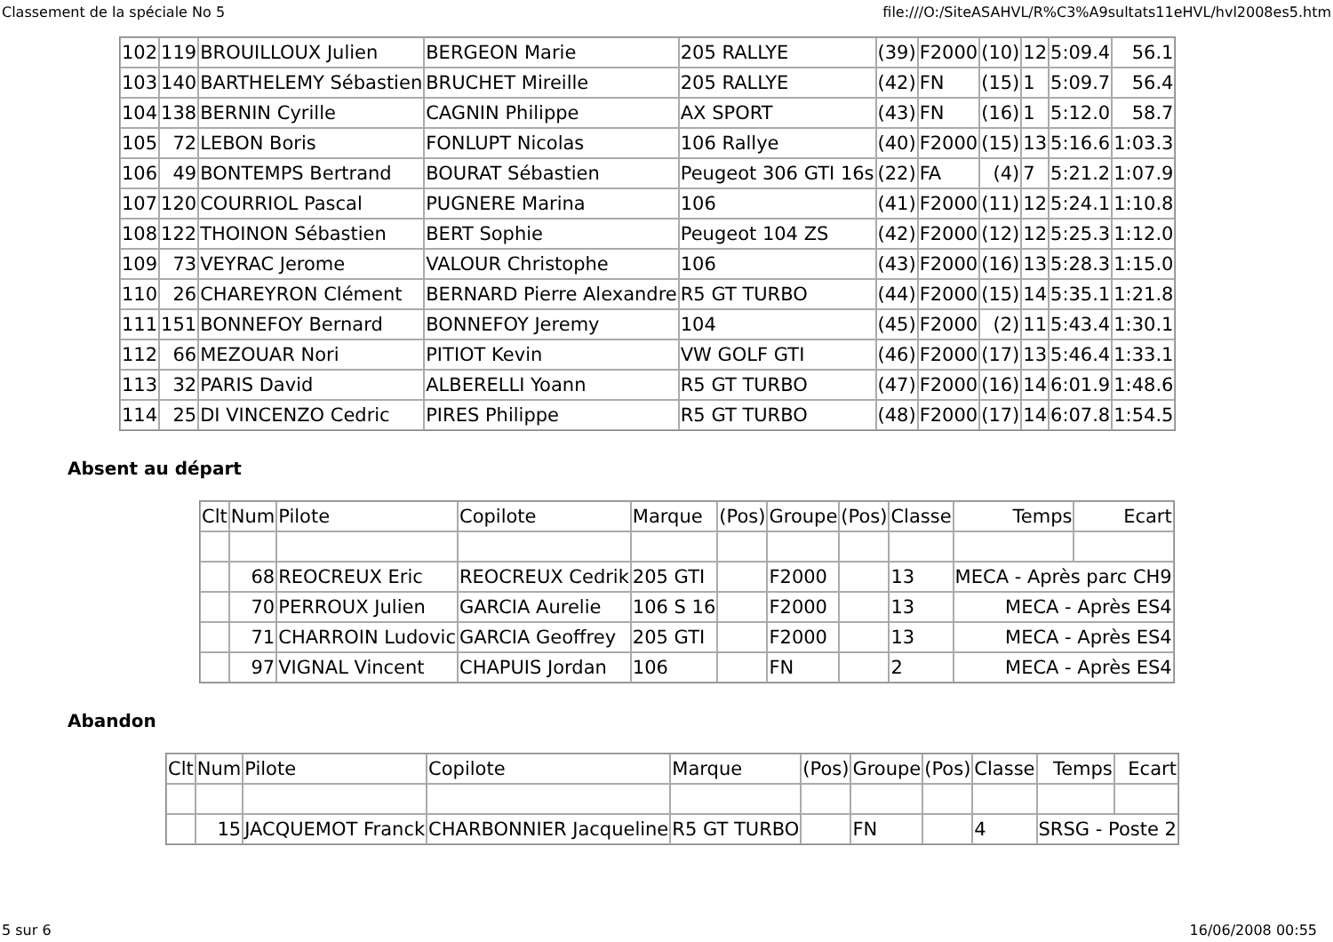Classement de la spéciale No 5 file:///O:/SiteASAHVL/R%C3%A9sultats11eHVL/hvl2008es5.htm
| 102 | 119 | BROUILLOUX Julien | BERGEON Marie | 205 RALLYE | (39) | F2000 | (10) | 12 | 5:09.4 | 56.1 |
| 103 | 140 | BARTHELEMY Sébastien | BRUCHET Mireille | 205 RALLYE | (42) | FN | (15) | 1 | 5:09.7 | 56.4 |
| 104 | 138 | BERNIN Cyrille | CAGNIN Philippe | AX SPORT | (43) | FN | (16) | 1 | 5:12.0 | 58.7 |
| 105 | 72 | LEBON Boris | FONLUPT Nicolas | 106 Rallye | (40) | F2000 | (15) | 13 | 5:16.6 | 1:03.3 |
| 106 | 49 | BONTEMPS Bertrand | BOURAT Sébastien | Peugeot 306 GTI 16s | (22) | FA | (4) | 7 | 5:21.2 | 1:07.9 |
| 107 | 120 | COURRIOL Pascal | PUGNERE Marina | 106 | (41) | F2000 | (11) | 12 | 5:24.1 | 1:10.8 |
| 108 | 122 | THOINON Sébastien | BERT Sophie | Peugeot 104 ZS | (42) | F2000 | (12) | 12 | 5:25.3 | 1:12.0 |
| 109 | 73 | VEYRAC Jerome | VALOUR Christophe | 106 | (43) | F2000 | (16) | 13 | 5:28.3 | 1:15.0 |
| 110 | 26 | CHAREYRON Clément | BERNARD Pierre Alexandre | R5 GT TURBO | (44) | F2000 | (15) | 14 | 5:35.1 | 1:21.8 |
| 111 | 151 | BONNEFOY Bernard | BONNEFOY Jeremy | 104 | (45) | F2000 | (2) | 11 | 5:43.4 | 1:30.1 |
| 112 | 66 | MEZOUAR Nori | PITIOT Kevin | VW GOLF GTI | (46) | F2000 | (17) | 13 | 5:46.4 | 1:33.1 |
| 113 | 32 | PARIS David | ALBERELLI Yoann | R5 GT TURBO | (47) | F2000 | (16) | 14 | 6:01.9 | 1:48.6 |
| 114 | 25 | DI VINCENZO Cedric | PIRES Philippe | R5 GT TURBO | (48) | F2000 | (17) | 14 | 6:07.8 | 1:54.5 |
Absent au départ
| Clt | Num | Pilote | Copilote | Marque | (Pos) | Groupe | (Pos) | Classe | Temps | Ecart |
| --- | --- | --- | --- | --- | --- | --- | --- | --- | --- | --- |
| | 68 | REOCREUX Eric | REOCREUX Cedrik | 205 GTI | | F2000 | | 13 | MECA - Après parc CH9 | |
| | 70 | PERROUX Julien | GARCIA Aurelie | 106 S 16 | | F2000 | | 13 | MECA - Après ES4 | |
| | 71 | CHARROIN Ludovic | GARCIA Geoffrey | 205 GTI | | F2000 | | 13 | MECA - Après ES4 | |
| | 97 | VIGNAL Vincent | CHAPUIS Jordan | 106 | | FN | | 2 | MECA - Après ES4 | |
Abandon
| Clt | Num | Pilote | Copilote | Marque | (Pos) | Groupe | (Pos) | Classe | Temps | Ecart |
| --- | --- | --- | --- | --- | --- | --- | --- | --- | --- | --- |
| | 15 | JACQUEMOT Franck | CHARBONNIER Jacqueline | R5 GT TURBO | | FN | | 4 | SRSG - Poste 2 | |
5 sur 6 16/06/2008 00:55